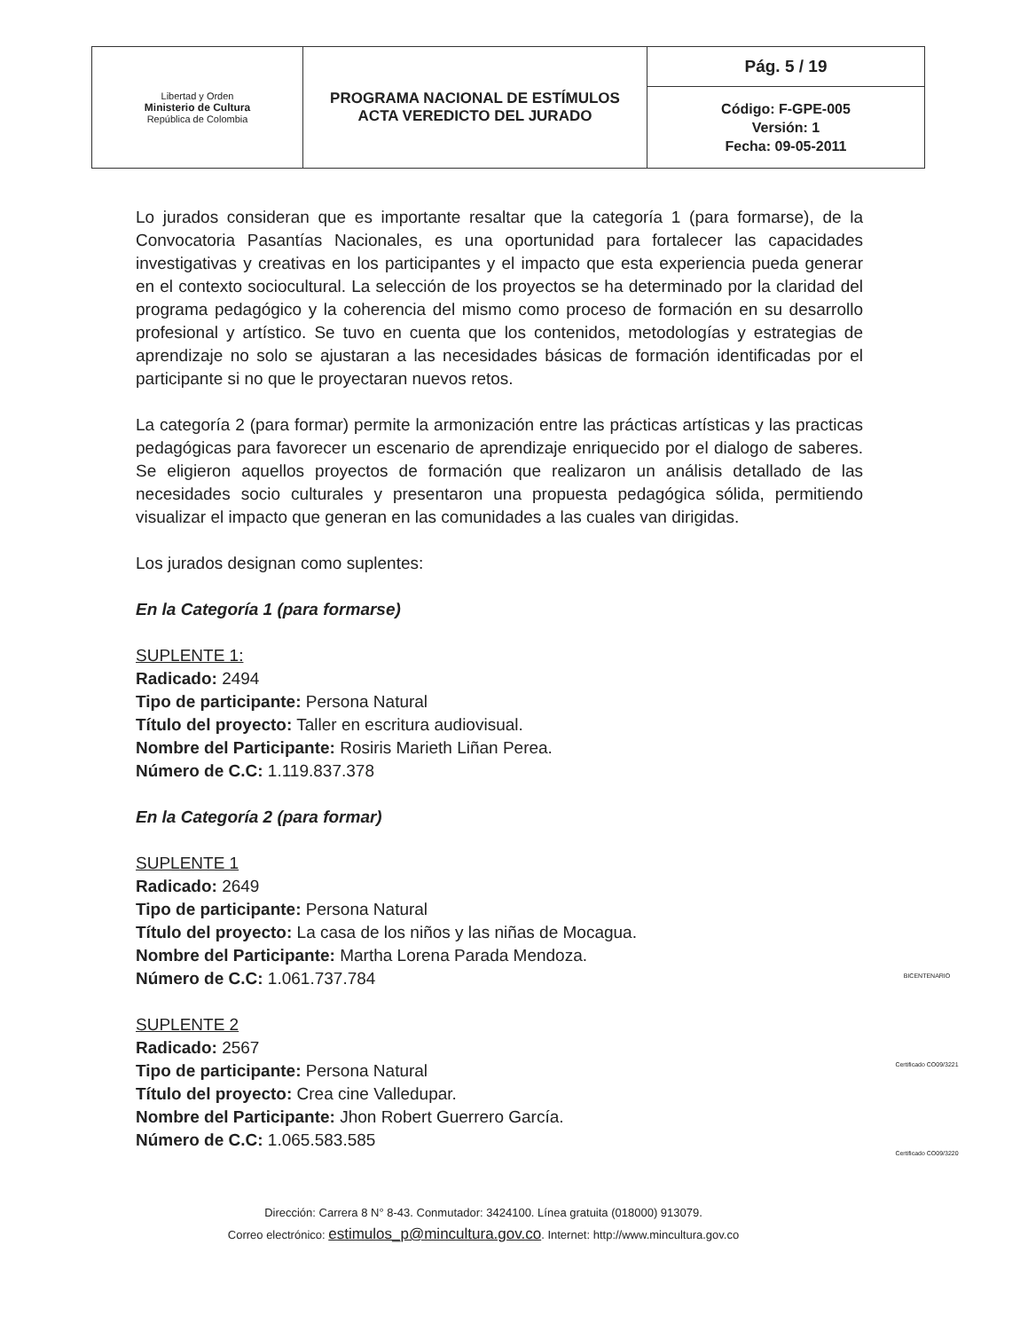| Libertad y Orden Ministerio de Cultura República de Colombia | PROGRAMA NACIONAL DE ESTÍMULOS ACTA VEREDICTO DEL JURADO | Pág. 5 / 19 |
| | | Código: F-GPE-005 Versión: 1 Fecha: 09-05-2011 |
Lo jurados consideran que es importante resaltar que la categoría 1 (para formarse), de la Convocatoria Pasantías Nacionales, es una oportunidad para fortalecer las capacidades investigativas y creativas en los participantes y el impacto que esta experiencia pueda generar en el contexto sociocultural. La selección de los proyectos se ha determinado por la claridad del programa pedagógico y la coherencia del mismo como proceso de formación en su desarrollo profesional y artístico. Se tuvo en cuenta que los contenidos, metodologías y estrategias de aprendizaje no solo se ajustaran a las necesidades básicas de formación identificadas por el participante si no que le proyectaran nuevos retos.
La categoría 2 (para formar) permite la armonización entre las prácticas artísticas y las practicas pedagógicas para favorecer un escenario de aprendizaje enriquecido por el dialogo de saberes. Se eligieron aquellos proyectos de formación que realizaron un análisis detallado de las necesidades socio culturales y presentaron una propuesta pedagógica sólida, permitiendo visualizar el impacto que generan en las comunidades a las cuales van dirigidas.
Los jurados designan como suplentes:
En la Categoría 1 (para formarse)
SUPLENTE 1:
Radicado: 2494
Tipo de participante: Persona Natural
Título del proyecto: Taller en escritura audiovisual.
Nombre del Participante: Rosiris Marieth Liñan Perea.
Número de C.C: 1.119.837.378
En la Categoría 2 (para formar)
SUPLENTE 1
Radicado: 2649
Tipo de participante: Persona Natural
Título del proyecto: La casa de los niños y las niñas de Mocagua.
Nombre del Participante: Martha Lorena Parada Mendoza.
Número de C.C: 1.061.737.784
SUPLENTE 2
Radicado: 2567
Tipo de participante: Persona Natural
Título del proyecto: Crea cine Valledupar.
Nombre del Participante: Jhon Robert Guerrero García.
Número de C.C: 1.065.583.585
BICENTENARIO
Certificado CO09/3221
Certificado CO09/3220
Dirección: Carrera 8 N° 8-43. Conmutador: 3424100. Línea gratuita (018000) 913079.
Correo electrónico: estimulos_p@mincultura.gov.co. Internet: http://www.mincultura.gov.co